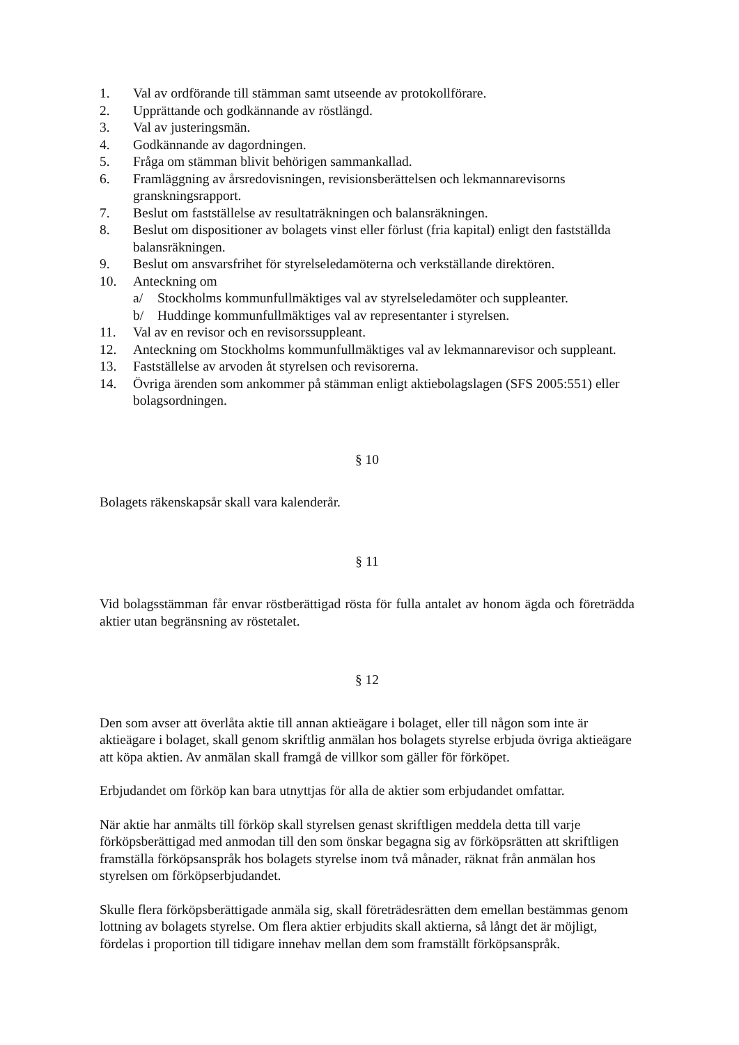1. Val av ordförande till stämman samt utseende av protokollförare.
2. Upprättande och godkännande av röstlängd.
3. Val av justeringsmän.
4. Godkännande av dagordningen.
5. Fråga om stämman blivit behörigen sammankallad.
6. Framläggning av årsredovisningen, revisionsberättelsen och lekmannarevisorns granskningsrapport.
7. Beslut om fastställelse av resultaträkningen och balansräkningen.
8. Beslut om dispositioner av bolagets vinst eller förlust (fria kapital) enligt den fastställda balansräkningen.
9. Beslut om ansvarsfrihet för styrelseledamöterna och verkställande direktören.
10. Anteckning om
a/ Stockholms kommunfullmäktiges val av styrelseledamöter och suppleanter.
b/ Huddinge kommunfullmäktiges val av representanter i styrelsen.
11. Val av en revisor och en revisorssuppleant.
12. Anteckning om Stockholms kommunfullmäktiges val av lekmannarevisor och suppleant.
13. Fastställelse av arvoden åt styrelsen och revisorerna.
14. Övriga ärenden som ankommer på stämman enligt aktiebolagslagen (SFS 2005:551) eller bolagsordningen.
§ 10
Bolagets räkenskapsår skall vara kalenderår.
§ 11
Vid bolagsstämman får envar röstberättigad rösta för fulla antalet av honom ägda och företrädda aktier utan begränsning av röstetalet.
§ 12
Den som avser att överlåta aktie till annan aktieägare i bolaget, eller till någon som inte är aktieägare i bolaget, skall genom skriftlig anmälan hos bolagets styrelse erbjuda övriga aktieägare att köpa aktien. Av anmälan skall framgå de villkor som gäller för förköpet.
Erbjudandet om förköp kan bara utnyttjas för alla de aktier som erbjudandet omfattar.
När aktie har anmälts till förköp skall styrelsen genast skriftligen meddela detta till varje förköpsberättigad med anmodan till den som önskar begagna sig av förköpsrätten att skriftligen framställa förköpsanspråk hos bolagets styrelse inom två månader, räknat från anmälan hos styrelsen om förköpserbjudandet.
Skulle flera förköpsberättigade anmäla sig, skall företrädesrätten dem emellan bestämmas genom lottning av bolagets styrelse. Om flera aktier erbjudits skall aktierna, så långt det är möjligt, fördelas i proportion till tidigare innehav mellan dem som framställt förköpsanspråk.